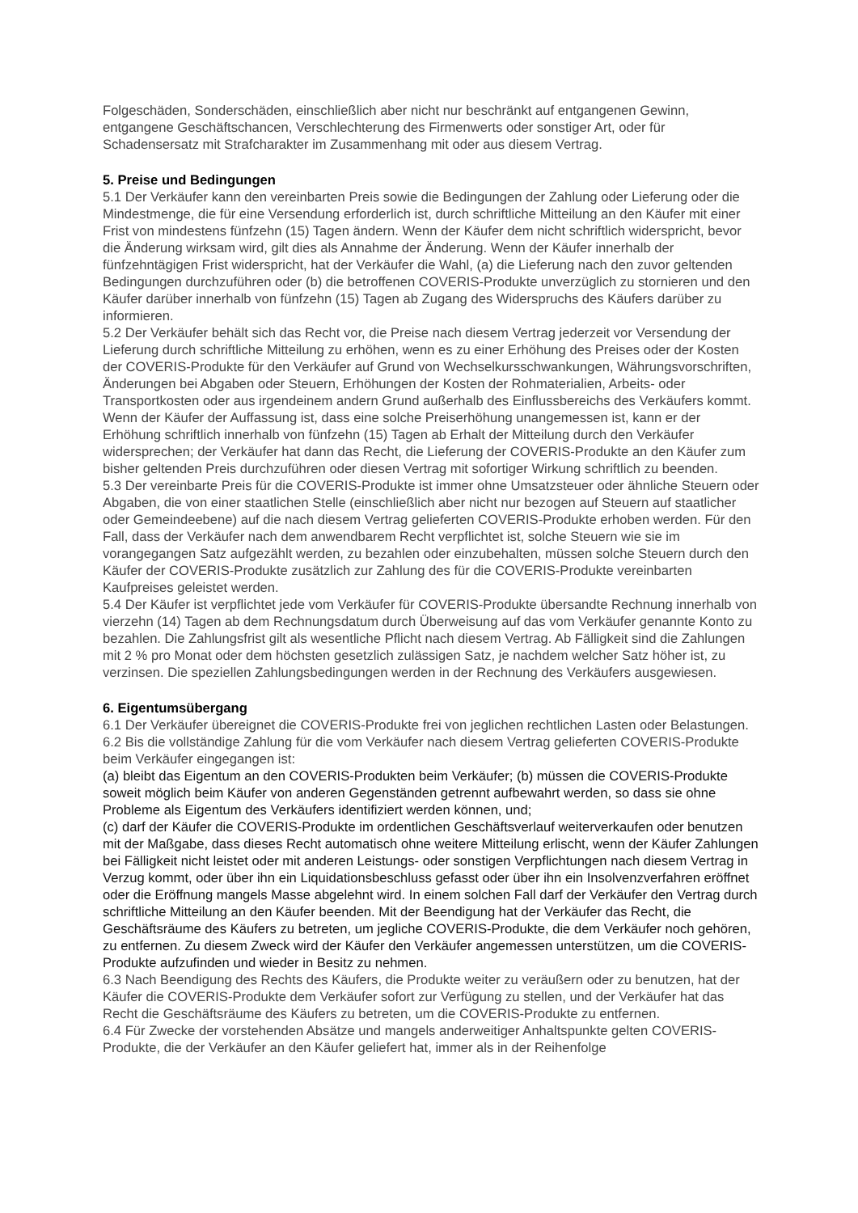Folgeschäden, Sonderschäden, einschließlich aber nicht nur beschränkt auf entgangenen Gewinn, entgangene Geschäftschancen, Verschlechterung des Firmenwerts oder sonstiger Art, oder für Schadensersatz mit Strafcharakter im Zusammenhang mit oder aus diesem Vertrag.
5. Preise und Bedingungen
5.1 Der Verkäufer kann den vereinbarten Preis sowie die Bedingungen der Zahlung oder Lieferung oder die Mindestmenge, die für eine Versendung erforderlich ist, durch schriftliche Mitteilung an den Käufer mit einer Frist von mindestens fünfzehn (15) Tagen ändern. Wenn der Käufer dem nicht schriftlich widerspricht, bevor die Änderung wirksam wird, gilt dies als Annahme der Änderung. Wenn der Käufer innerhalb der fünfzehntägigen Frist widerspricht, hat der Verkäufer die Wahl, (a) die Lieferung nach den zuvor geltenden Bedingungen durchzuführen oder (b) die betroffenen COVERIS-Produkte unverzüglich zu stornieren und den Käufer darüber innerhalb von fünfzehn (15) Tagen ab Zugang des Widerspruchs des Käufers darüber zu informieren.
5.2 Der Verkäufer behält sich das Recht vor, die Preise nach diesem Vertrag jederzeit vor Versendung der Lieferung durch schriftliche Mitteilung zu erhöhen, wenn es zu einer Erhöhung des Preises oder der Kosten der COVERIS-Produkte für den Verkäufer auf Grund von Wechselkursschwankungen, Währungsvorschriften, Änderungen bei Abgaben oder Steuern, Erhöhungen der Kosten der Rohmaterialien, Arbeits- oder Transportkosten oder aus irgendeinem andern Grund außerhalb des Einflussbereichs des Verkäufers kommt. Wenn der Käufer der Auffassung ist, dass eine solche Preiserhöhung unangemessen ist, kann er der Erhöhung schriftlich innerhalb von fünfzehn (15) Tagen ab Erhalt der Mitteilung durch den Verkäufer widersprechen; der Verkäufer hat dann das Recht, die Lieferung der COVERIS-Produkte an den Käufer zum bisher geltenden Preis durchzuführen oder diesen Vertrag mit sofortiger Wirkung schriftlich zu beenden.
5.3 Der vereinbarte Preis für die COVERIS-Produkte ist immer ohne Umsatzsteuer oder ähnliche Steuern oder Abgaben, die von einer staatlichen Stelle (einschließlich aber nicht nur bezogen auf Steuern auf staatlicher oder Gemeindeebene) auf die nach diesem Vertrag gelieferten COVERIS-Produkte erhoben werden. Für den Fall, dass der Verkäufer nach dem anwendbarem Recht verpflichtet ist, solche Steuern wie sie im vorangegangen Satz aufgezählt werden, zu bezahlen oder einzubehalten, müssen solche Steuern durch den Käufer der COVERIS-Produkte zusätzlich zur Zahlung des für die COVERIS-Produkte vereinbarten Kaufpreises geleistet werden.
5.4 Der Käufer ist verpflichtet jede vom Verkäufer für COVERIS-Produkte übersandte Rechnung innerhalb von vierzehn (14) Tagen ab dem Rechnungsdatum durch Überweisung auf das vom Verkäufer genannte Konto zu bezahlen. Die Zahlungsfrist gilt als wesentliche Pflicht nach diesem Vertrag. Ab Fälligkeit sind die Zahlungen mit 2 % pro Monat oder dem höchsten gesetzlich zulässigen Satz, je nachdem welcher Satz höher ist, zu verzinsen. Die speziellen Zahlungsbedingungen werden in der Rechnung des Verkäufers ausgewiesen.
6. Eigentumsübergang
6.1 Der Verkäufer übereignet die COVERIS-Produkte frei von jeglichen rechtlichen Lasten oder Belastungen.
6.2 Bis die vollständige Zahlung für die vom Verkäufer nach diesem Vertrag gelieferten COVERIS-Produkte beim Verkäufer eingegangen ist:
(a) bleibt das Eigentum an den COVERIS-Produkten beim Verkäufer; (b) müssen die COVERIS-Produkte soweit möglich beim Käufer von anderen Gegenständen getrennt aufbewahrt werden, so dass sie ohne Probleme als Eigentum des Verkäufers identifiziert werden können, und;
(c) darf der Käufer die COVERIS-Produkte im ordentlichen Geschäftsverlauf weiterverkaufen oder benutzen mit der Maßgabe, dass dieses Recht automatisch ohne weitere Mitteilung erlischt, wenn der Käufer Zahlungen bei Fälligkeit nicht leistet oder mit anderen Leistungs- oder sonstigen Verpflichtungen nach diesem Vertrag in Verzug kommt, oder über ihn ein Liquidationsbeschluss gefasst oder über ihn ein Insolvenzverfahren eröffnet oder die Eröffnung mangels Masse abgelehnt wird. In einem solchen Fall darf der Verkäufer den Vertrag durch schriftliche Mitteilung an den Käufer beenden. Mit der Beendigung hat der Verkäufer das Recht, die Geschäftsräume des Käufers zu betreten, um jegliche COVERIS-Produkte, die dem Verkäufer noch gehören, zu entfernen. Zu diesem Zweck wird der Käufer den Verkäufer angemessen unterstützen, um die COVERIS-Produkte aufzufinden und wieder in Besitz zu nehmen.
6.3 Nach Beendigung des Rechts des Käufers, die Produkte weiter zu veräußern oder zu benutzen, hat der Käufer die COVERIS-Produkte dem Verkäufer sofort zur Verfügung zu stellen, und der Verkäufer hat das Recht die Geschäftsräume des Käufers zu betreten, um die COVERIS-Produkte zu entfernen.
6.4 Für Zwecke der vorstehenden Absätze und mangels anderweitiger Anhaltspunkte gelten COVERIS-Produkte, die der Verkäufer an den Käufer geliefert hat, immer als in der Reihenfolge